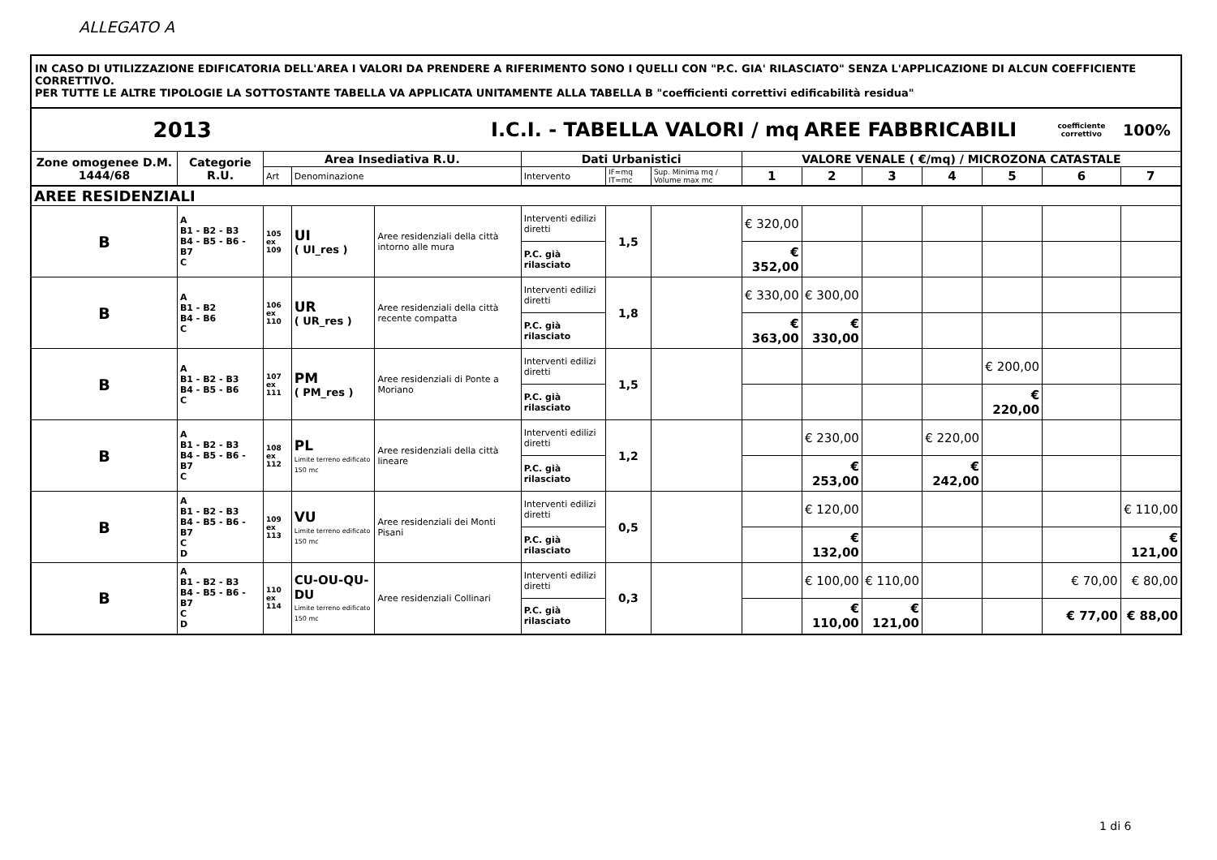ALLEGATO A
IN CASO DI UTILIZZAZIONE EDIFICATORIA DELL'AREA I VALORI DA PRENDERE A RIFERIMENTO SONO I QUELLI CON "P.C. GIA' RILASCIATO" SENZA L'APPLICAZIONE DI ALCUN COEFFICIENTE CORRETTIVO.
PER TUTTE LE ALTRE TIPOLOGIE LA SOTTOSTANTE TABELLA VA APPLICATA UNITAMENTE ALLA TABELLA B "coefficienti correttivi edificabilità residua"
| 2013 | | | | I.C.I. - TABELLA VALORI / mq | | | | | | AREE FABBRICABILI | | | | coefficiente correttivo | 100% |
| Zone omogenee D.M. 1444/68 | Categorie R.U. | Area Insediativa R.U. | | | | Dati Urbanistici | | | VALORE VENALE ( €/mq) / MICROZONA CATASTALE | | | | | | |
| | | Art | Denominazione | | | Intervento | IF=mq IT=mc | Sup. Minima mq / Volume max mc | 1 | 2 | 3 | 4 | 5 | 6 | 7 |
| AREE RESIDENZIALI | | | | | | | | | | | | | | | |
| B | A B1 - B2 - B3 B4 - B5 - B6 - B7 C | 105 ex 109 | UI ( UI_res ) | | Aree residenziali della città intorno alle mura | Interventi edilizi diretti | 1,5 | | € 320,00 | | | | | | |
| | | | | | | P.C. già rilasciato | | | € 352,00 | | | | | | |
| B | A B1 - B2 B4 - B6 C | 106 ex 110 | UR ( UR_res ) | | Aree residenziali della città recente compatta | Interventi edilizi diretti | 1,8 | | € 330,00 | € 300,00 | | | | | |
| | | | | | | P.C. già rilasciato | | | € 363,00 | € 330,00 | | | | | |
| B | A B1 - B2 - B3 B4 - B5 - B6 C | 107 ex 111 | PM ( PM_res ) | | Aree residenziali di Ponte a Moriano | Interventi edilizi diretti | 1,5 | | | | | | € 200,00 | | |
| | | | | | | P.C. già rilasciato | | | | | | | € 220,00 | | |
| B | A B1 - B2 - B3 B4 - B5 - B6 - B7 C | 108 ex 112 | PL Limite terreno edificato 150 mc | | Aree residenziali della città lineare | Interventi edilizi diretti | 1,2 | | | € 230,00 | | € 220,00 | | | |
| | | | | | | P.C. già rilasciato | | | | € 253,00 | | € 242,00 | | | |
| B | A B1 - B2 - B3 B4 - B5 - B6 - B7 C D | 109 ex 113 | VU Limite terreno edificato 150 mc | | Aree residenziali dei Monti Pisani | Interventi edilizi diretti | 0,5 | | | € 120,00 | | | | | € 110,00 |
| | | | | | | P.C. già rilasciato | | | | € 132,00 | | | | | € 121,00 |
| B | A B1 - B2 - B3 B4 - B5 - B6 - B7 C D | 110 ex 114 | CU-OU-QU-DU Limite terreno edificato 150 mc | | Aree residenziali Collinari | Interventi edilizi diretti | 0,3 | | | € 100,00 | € 110,00 | | | € 70,00 | € 80,00 |
| | | | | | | P.C. già rilasciato | | | | € 110,00 | € 121,00 | | | € 77,00 | € 88,00 |
1 di 6